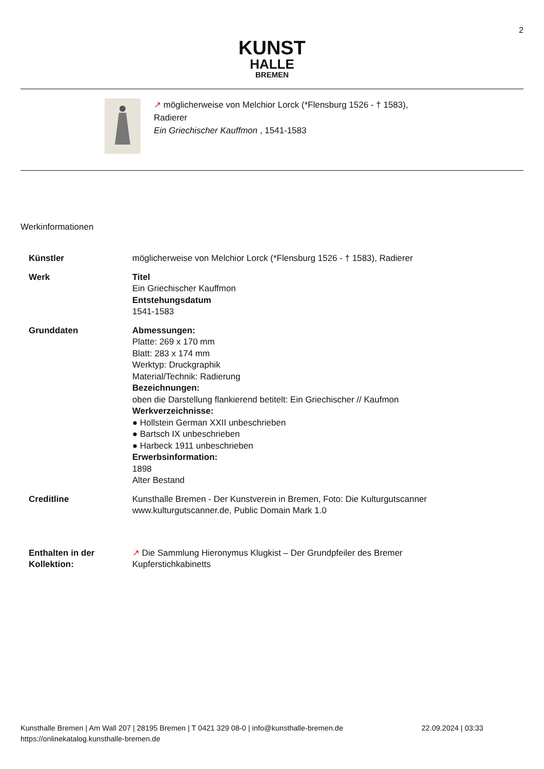2
KUNST
HALLE
BREMEN
↗ möglicherweise von Melchior Lorck (*Flensburg 1526 - † 1583),
Radierer
Ein Griechischer Kauffmon , 1541-1583
Werkinformationen
Künstler möglicherweise von Melchior Lorck (*Flensburg 1526 - † 1583), Radierer
Werk Titel
Ein Griechischer Kauffmon
Entstehungsdatum
1541-1583
Grunddaten Abmessungen:
Platte: 269 x 170 mm
Blatt: 283 x 174 mm
Werktyp: Druckgraphik
Material/Technik: Radierung
Bezeichnungen:
oben die Darstellung flankierend betitelt: Ein Griechischer // Kaufmon
Werkverzeichnisse:
● Hollstein German XXII unbeschrieben
● Bartsch IX unbeschrieben
● Harbeck 1911 unbeschrieben
Erwerbsinformation:
1898
Alter Bestand
Creditline Kunsthalle Bremen - Der Kunstverein in Bremen, Foto: Die Kulturgutscanner
www.kulturgutscanner.de, Public Domain Mark 1.0
Enthalten in der
Kollektion:
↗ Die Sammlung Hieronymus Klugkist – Der Grundpfeiler des Bremer
Kupferstichkabinetts
Kunsthalle Bremen | Am Wall 207 | 28195 Bremen | T 0421 329 08-0 | info@kunsthalle-bremen.de 22.09.2024 | 03:33
https://onlinekatalog.kunsthalle-bremen.de